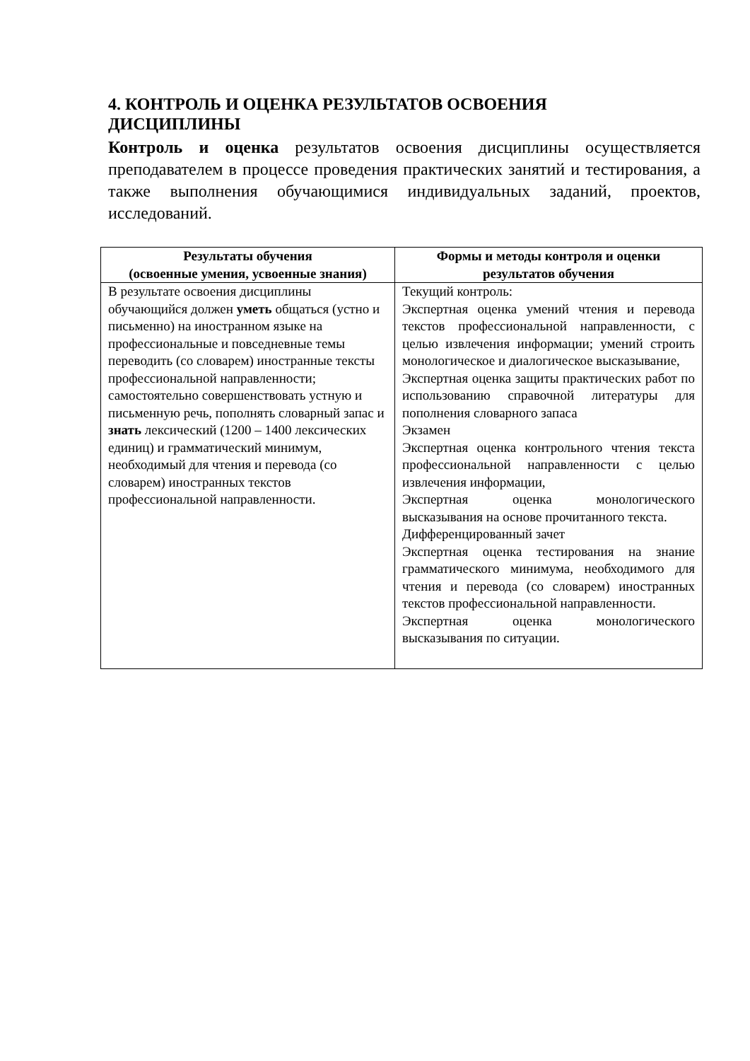4. КОНТРОЛЬ И ОЦЕНКА РЕЗУЛЬТАТОВ ОСВОЕНИЯ
ДИСЦИПЛИНЫ
Контроль и оценка результатов освоения дисциплины осуществляется преподавателем в процессе проведения практических занятий и тестирования, а также выполнения обучающимися индивидуальных заданий, проектов, исследований.
| Результаты обучения (освоенные умения, усвоенные знания) | Формы и методы контроля и оценки результатов обучения |
| --- | --- |
| В результате освоения дисциплины обучающийся должен уметь общаться (устно и письменно) на иностранном языке на профессиональные и повседневные темы переводить (со словарем) иностранные тексты профессиональной направленности; самостоятельно совершенствовать устную и письменную речь, пополнять словарный запас и знать лексический (1200 – 1400 лексических единиц) и грамматический минимум, необходимый для чтения и перевода (со словарем) иностранных текстов профессиональной направленности. | Текущий контроль: Экспертная оценка умений чтения и перевода текстов профессиональной направленности, с целью извлечения информации; умений строить монологическое и диалогическое высказывание, Экспертная оценка защиты практических работ по использованию справочной литературы для пополнения словарного запаса Экзамен Экспертная оценка контрольного чтения текста профессиональной направленности с целью извлечения информации, Экспертная оценка монологического высказывания на основе прочитанного текста. Дифференцированный зачет Экспертная оценка тестирования на знание грамматического минимума, необходимого для чтения и перевода (со словарем) иностранных текстов профессиональной направленности. Экспертная оценка монологического высказывания по ситуации. |